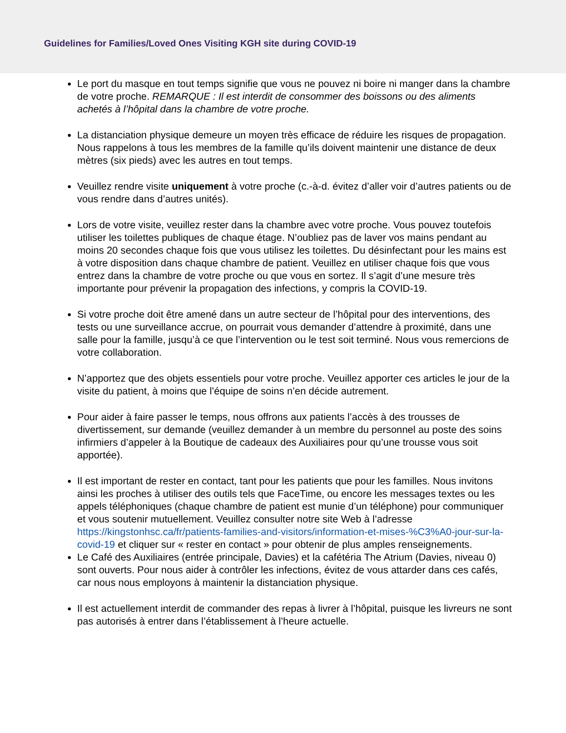Guidelines for Families/Loved Ones Visiting KGH site during COVID-19
Le port du masque en tout temps signifie que vous ne pouvez ni boire ni manger dans la chambre de votre proche. REMARQUE : Il est interdit de consommer des boissons ou des aliments achetés à l’hôpital dans la chambre de votre proche.
La distanciation physique demeure un moyen très efficace de réduire les risques de propagation. Nous rappelons à tous les membres de la famille qu’ils doivent maintenir une distance de deux mètres (six pieds) avec les autres en tout temps.
Veuillez rendre visite uniquement à votre proche (c.-à-d. évitez d’aller voir d’autres patients ou de vous rendre dans d’autres unités).
Lors de votre visite, veuillez rester dans la chambre avec votre proche. Vous pouvez toutefois utiliser les toilettes publiques de chaque étage. N’oubliez pas de laver vos mains pendant au moins 20 secondes chaque fois que vous utilisez les toilettes. Du désinfectant pour les mains est à votre disposition dans chaque chambre de patient. Veuillez en utiliser chaque fois que vous entrez dans la chambre de votre proche ou que vous en sortez. Il s’agit d’une mesure très importante pour prévenir la propagation des infections, y compris la COVID-19.
Si votre proche doit être amené dans un autre secteur de l’hôpital pour des interventions, des tests ou une surveillance accrue, on pourrait vous demander d’attendre à proximité, dans une salle pour la famille, jusqu’à ce que l’intervention ou le test soit terminé. Nous vous remercions de votre collaboration.
N’apportez que des objets essentiels pour votre proche. Veuillez apporter ces articles le jour de la visite du patient, à moins que l’équipe de soins n’en décide autrement.
Pour aider à faire passer le temps, nous offrons aux patients l’accès à des trousses de divertissement, sur demande (veuillez demander à un membre du personnel au poste des soins infirmiers d’appeler à la Boutique de cadeaux des Auxiliaires pour qu’une trousse vous soit apportée).
Il est important de rester en contact, tant pour les patients que pour les familles. Nous invitons ainsi les proches à utiliser des outils tels que FaceTime, ou encore les messages textes ou les appels téléphoniques (chaque chambre de patient est munie d’un téléphone) pour communiquer et vous soutenir mutuellement. Veuillez consulter notre site Web à l’adresse https://kingstonhsc.ca/fr/patients-families-and-visitors/information-et-mises-%C3%A0-jour-sur-la-covid-19 et cliquer sur « rester en contact » pour obtenir de plus amples renseignements.
Le Café des Auxiliaires (entrée principale, Davies) et la cafétéria The Atrium (Davies, niveau 0) sont ouverts. Pour nous aider à contrôler les infections, évitez de vous attarder dans ces cafés, car nous nous employons à maintenir la distanciation physique.
Il est actuellement interdit de commander des repas à livrer à l’hôpital, puisque les livreurs ne sont pas autorisés à entrer dans l’établissement à l’heure actuelle.